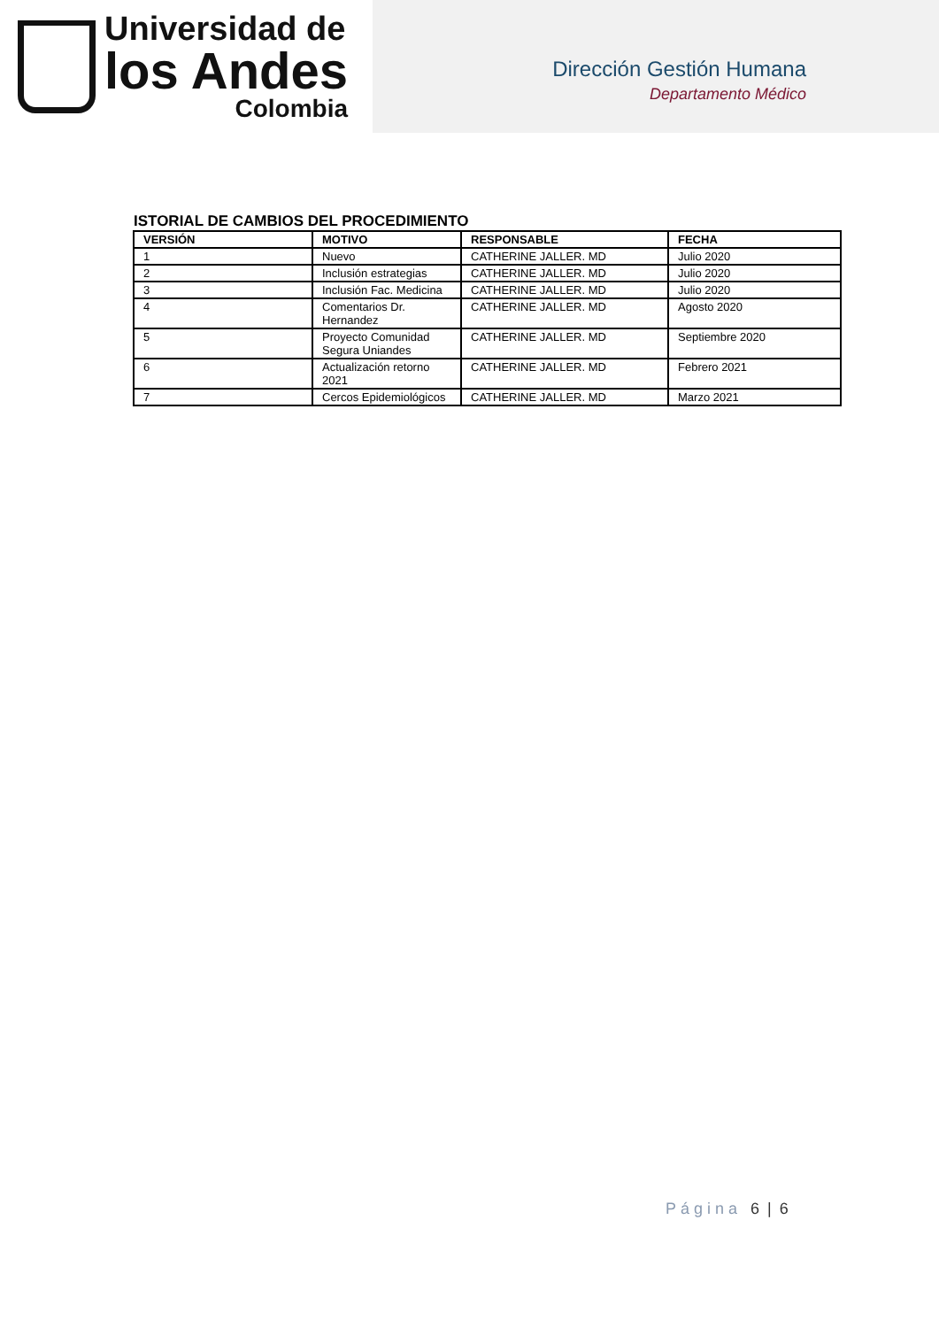Universidad de
los Andes
Colombia
Dirección Gestión Humana
Departamento Médico
ISTORIAL DE CAMBIOS DEL PROCEDIMIENTO
| VERSIÓN | MOTIVO | RESPONSABLE | FECHA |
| --- | --- | --- | --- |
| 1 | Nuevo | CATHERINE JALLER. MD | Julio 2020 |
| 2 | Inclusión estrategias | CATHERINE JALLER. MD | Julio 2020 |
| 3 | Inclusión Fac. Medicina | CATHERINE JALLER. MD | Julio 2020 |
| 4 | Comentarios Dr. Hernandez | CATHERINE JALLER. MD | Agosto 2020 |
| 5 | Proyecto Comunidad Segura Uniandes | CATHERINE JALLER. MD | Septiembre 2020 |
| 6 | Actualización retorno 2021 | CATHERINE JALLER. MD | Febrero 2021 |
| 7 | Cercos Epidemiológicos | CATHERINE JALLER. MD | Marzo 2021 |
Página 6 | 6